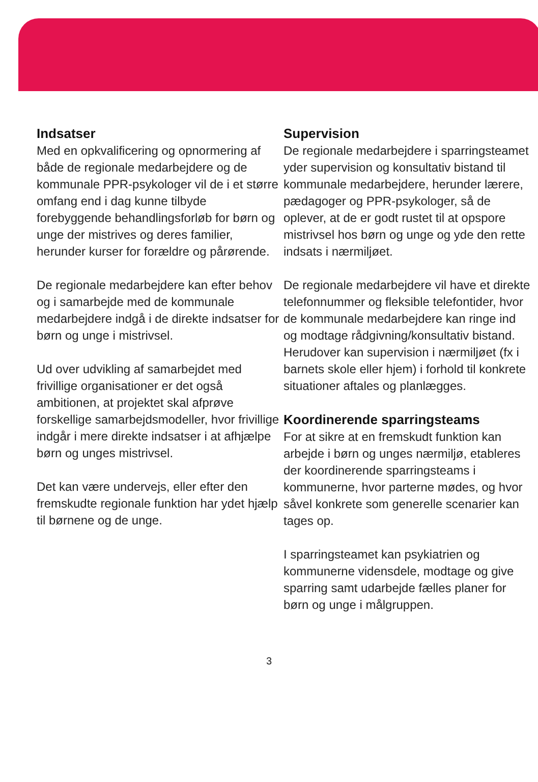Indsatser
Med en opkvalificering og opnormering af både de regionale medarbejdere og de kommunale PPR-psykologer vil de i et større omfang end i dag kunne tilbyde forebyggende behandlingsforløb for børn og unge der mistrives og deres familier, herunder kurser for forældre og pårørende.
De regionale medarbejdere kan efter behov og i samarbejde med de kommunale medarbejdere indgå i de direkte indsatser for børn og unge i mistrivsel.
Ud over udvikling af samarbejdet med frivillige organisationer er det også ambitionen, at projektet skal afprøve forskellige samarbejdsmodeller, hvor frivillige indgår i mere direkte indsatser i at afhjælpe børn og unges mistrivsel.
Det kan være undervejs, eller efter den fremskudte regionale funktion har ydet hjælp til børnene og de unge.
Supervision
De regionale medarbejdere i sparringsteamet yder supervision og konsultativ bistand til kommunale medarbejdere, herunder lærere, pædagoger og PPR-psykologer, så de oplever, at de er godt rustet til at opspore mistrivsel hos børn og unge og yde den rette indsats i nærmiljøet.
De regionale medarbejdere vil have et direkte telefonnummer og fleksible telefontider, hvor de kommunale medarbejdere kan ringe ind og modtage rådgivning/konsultativ bistand. Herudover kan supervision i nærmiljøet (fx i barnets skole eller hjem) i forhold til konkrete situationer aftales og planlægges.
Koordinerende sparringsteams
For at sikre at en fremskudt funktion kan arbejde i børn og unges nærmiljø, etableres der koordinerende sparringsteams i kommunerne, hvor parterne mødes, og hvor såvel konkrete som generelle scenarier kan tages op.
I sparringsteamet kan psykiatrien og kommunerne vidensdele, modtage og give sparring samt udarbejde fælles planer for børn og unge i målgruppen.
3